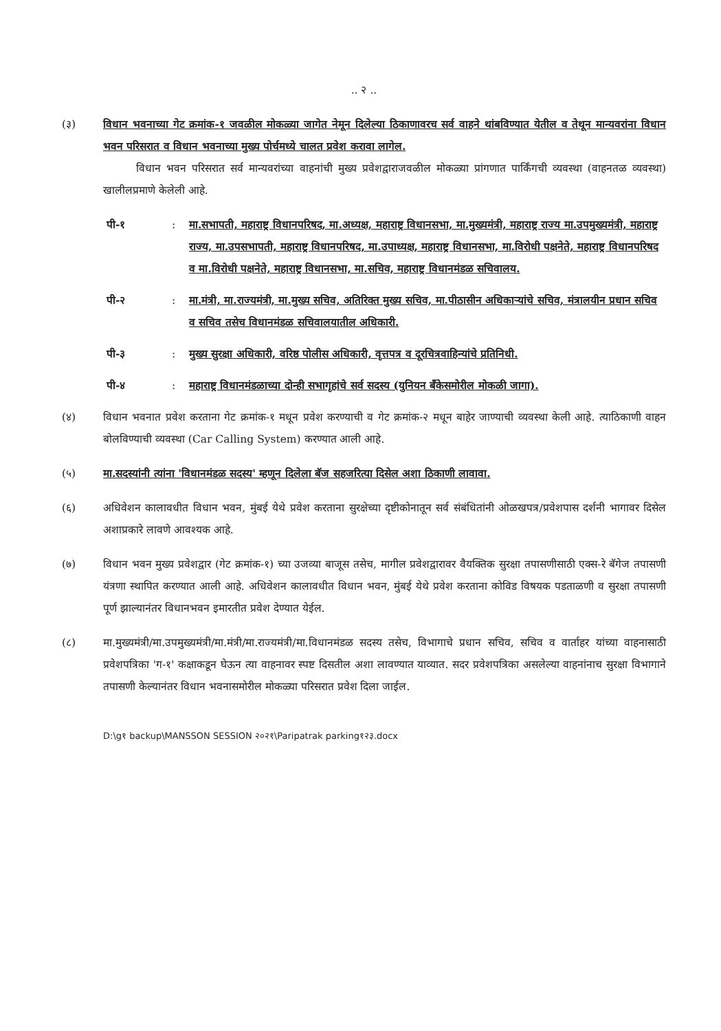.. २ ..
(३) विधान भवनाच्या गेट क्रमांक-१ जवळील मोकळ्या जागेत नेमून दिलेल्या ठिकाणावरच सर्व वाहने थांबविण्यात येतील व तेथून मान्यवरांना विधान भवन परिसरात व विधान भवनाच्या मुख्य पोर्चमध्ये चालत प्रवेश करावा लागेल.
विधान भवन परिसरात सर्व मान्यवरांच्या वाहनांची मुख्य प्रवेशद्वाराजवळील मोकळ्या प्रांगणात पार्किंगची व्यवस्था (वाहनतळ व्यवस्था) खालीलप्रमाणे केलेली आहे.
पी-१ : मा.सभापती, महाराष्ट्र विधानपरिषद, मा.अध्यक्ष, महाराष्ट्र विधानसभा, मा.मुख्यमंत्री, महाराष्ट्र राज्य मा.उपमुख्यमंत्री, महाराष्ट्र राज्य, मा.उपसभापती, महाराष्ट्र विधानपरिषद, मा.उपाध्यक्ष, महाराष्ट्र विधानसभा, मा.विरोधी पक्षनेते, महाराष्ट्र विधानपरिषद व मा.विरोधी पक्षनेते, महाराष्ट्र विधानसभा, मा.सचिव, महाराष्ट्र विधानमंडळ सचिवालय.
पी-२ : मा.मंत्री, मा.राज्यमंत्री, मा.मुख्य सचिव, अतिरिक्त मुख्य सचिव, मा.पीठासीन अधिकाऱ्यांचे सचिव, मंत्रालयीन प्रधान सचिव व सचिव तसेच विधानमंडळ सचिवालयातील अधिकारी.
पी-३ : मुख्य सुरक्षा अधिकारी, वरिष्ठ पोलीस अधिकारी, वृत्तपत्र व दूरचित्रवाहिन्यांचे प्रतिनिधी.
पी-४ : महाराष्ट्र विधानमंडळाच्या दोन्ही सभागृहांचे सर्व सदस्य (युनियन बँकेसमोरील मोकळी जागा).
(४) विधान भवनात प्रवेश करताना गेट क्रमांक-१ मधून प्रवेश करण्याची व गेट क्रमांक-२ मधून बाहेर जाण्याची व्यवस्था केली आहे. त्याठिकाणी वाहन बोलविण्याची व्यवस्था (Car Calling System) करण्यात आली आहे.
(५) मा.सदस्यांनी त्यांना 'विधानमंडळ सदस्य' म्हणून दिलेला बॅज सहजरित्या दिसेल अशा ठिकाणी लावावा.
(६) अधिवेशन कालावधीत विधान भवन, मुंबई येथे प्रवेश करताना सुरक्षेच्या दृष्टीकोनातून सर्व संबंधितांनी ओळखपत्र/प्रवेशपास दर्शनी भागावर दिसेल अशाप्रकारे लावणे आवश्यक आहे.
(७) विधान भवन मुख्य प्रवेशद्वार (गेट क्रमांक-१) च्या उजव्या बाजूस तसेच, मागील प्रवेशद्वारावर वैयक्तिक सुरक्षा तपासणीसाठी एक्स-रे बॅगेज तपासणी यंत्रणा स्थापित करण्यात आली आहे. अधिवेशन कालावधीत विधान भवन, मुंबई येथे प्रवेश करताना कोविड विषयक पडताळणी व सुरक्षा तपासणी पूर्ण झाल्यानंतर विधानभवन इमारतीत प्रवेश देण्यात येईल.
(८) मा.मुख्यमंत्री/मा.उपमुख्यमंत्री/मा.मंत्री/मा.राज्यमंत्री/मा.विधानमंडळ सदस्य तसेच, विभागाचे प्रधान सचिव, सचिव व वार्ताहर यांच्या वाहनासाठी प्रवेशपत्रिका 'ग-१' कक्षाकडून घेऊन त्या वाहनावर स्पष्ट दिसतील अशा लावण्यात याव्यात. सदर प्रवेशपत्रिका असलेल्या वाहनांनाच सुरक्षा विभागाने तपासणी केल्यानंतर विधान भवनासमोरील मोकळ्या परिसरात प्रवेश दिला जाईल.
D:\g१ backup\MANSSON SESSION २०२१\Paripatrak parking१२३.docx